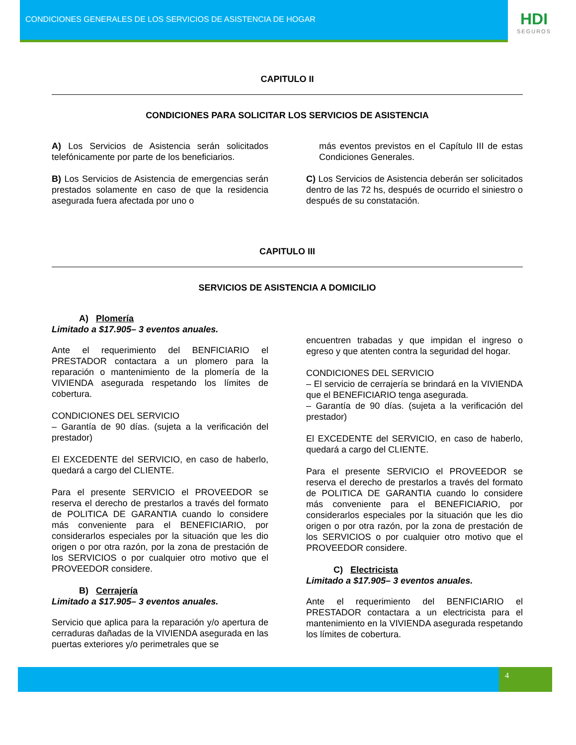CONDICIONES GENERALES DE LOS SERVICIOS DE ASISTENCIA DE HOGAR
HDI
SEGUROS
CAPITULO II
CONDICIONES PARA SOLICITAR LOS SERVICIOS DE ASISTENCIA
A) Los Servicios de Asistencia serán solicitados telefónicamente por parte de los beneficiarios.
B) Los Servicios de Asistencia de emergencias serán prestados solamente en caso de que la residencia asegurada fuera afectada por uno o
más eventos previstos en el Capítulo III de estas Condiciones Generales.
C) Los Servicios de Asistencia deberán ser solicitados dentro de las 72 hs, después de ocurrido el siniestro o después de su constatación.
CAPITULO III
SERVICIOS DE ASISTENCIA A DOMICILIO
A) Plomería
Limitado a $17.905– 3 eventos anuales.
Ante el requerimiento del BENFICIARIO el PRESTADOR contactara a un plomero para la reparación o mantenimiento de la plomería de la VIVIENDA asegurada respetando los límites de cobertura.
CONDICIONES DEL SERVICIO
– Garantía de 90 días. (sujeta a la verificación del prestador)
El EXCEDENTE del SERVICIO, en caso de haberlo, quedará a cargo del CLIENTE.
Para el presente SERVICIO el PROVEEDOR se reserva el derecho de prestarlos a través del formato de POLITICA DE GARANTIA cuando lo considere más conveniente para el BENEFICIARIO, por considerarlos especiales por la situación que les dio origen o por otra razón, por la zona de prestación de los SERVICIOS o por cualquier otro motivo que el PROVEEDOR considere.
B) Cerrajería
Limitado a $17.905– 3 eventos anuales.
Servicio que aplica para la reparación y/o apertura de cerraduras dañadas de la VIVIENDA asegurada en las puertas exteriores y/o perimetrales que se
encuentren trabadas y que impidan el ingreso o egreso y que atenten contra la seguridad del hogar.
CONDICIONES DEL SERVICIO
– El servicio de cerrajería se brindará en la VIVIENDA que el BENEFICIARIO tenga asegurada.
– Garantía de 90 días. (sujeta a la verificación del prestador)
El EXCEDENTE del SERVICIO, en caso de haberlo, quedará a cargo del CLIENTE.
Para el presente SERVICIO el PROVEEDOR se reserva el derecho de prestarlos a través del formato de POLITICA DE GARANTIA cuando lo considere más conveniente para el BENEFICIARIO, por considerarlos especiales por la situación que les dio origen o por otra razón, por la zona de prestación de los SERVICIOS o por cualquier otro motivo que el PROVEEDOR considere.
C) Electricista
Limitado a $17.905– 3 eventos anuales.
Ante el requerimiento del BENFICIARIO el PRESTADOR contactara a un electricista para el mantenimiento en la VIVIENDA asegurada respetando los límites de cobertura.
4